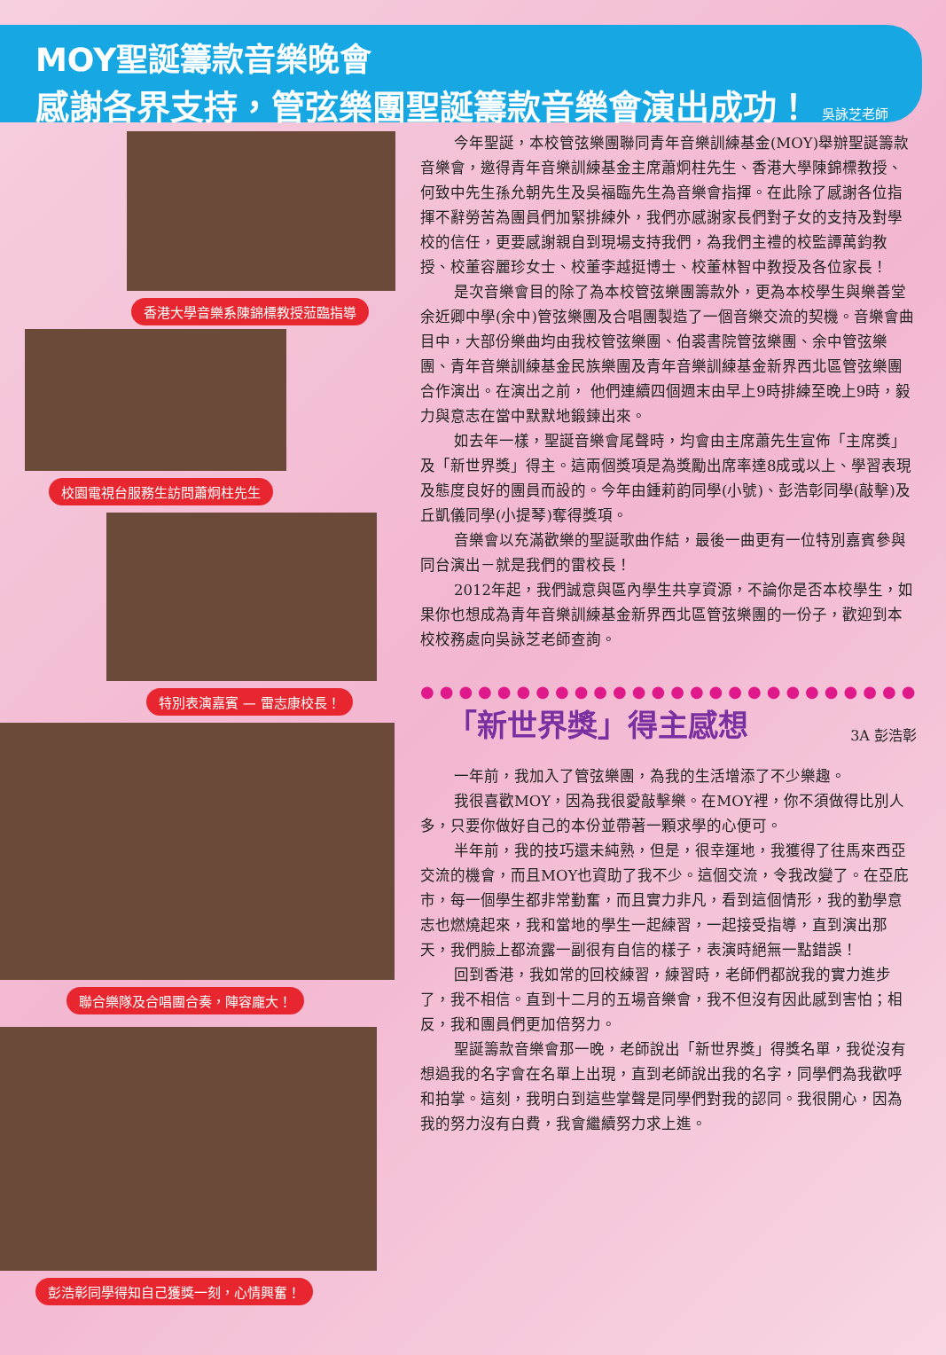MOY聖誕籌款音樂晚會
感謝各界支持，管弦樂團聖誕籌款音樂會演出成功！ 吳詠芝老師
香港大學音樂系陳錦標教授蒞臨指導 校園電視台服務生訪問蕭炯柱先生 特別表演嘉賓 — 雷志康校長！ 聯合樂隊及合唱團合奏，陣容龐大！
彭浩彰同學得知自己獲獎一刻，心情興奮！
今年聖誕，本校管弦樂團聯同青年音樂訓練基金(MOY)舉辦聖誕籌款音樂會，邀得青年音樂訓練基金主席蕭炯柱先生、香港大學陳錦標教授、何致中先生孫允朝先生及吳福臨先生為音樂會指揮。在此除了感謝各位指揮不辭勞苦為團員們加緊排練外，我們亦感謝家長們對子女的支持及對學校的信任，更要感謝親自到現場支持我們，為我們主禮的校監譚萬鈞教授、校董容麗珍女士、校董李越挺博士、校董林智中教授及各位家長！
是次音樂會目的除了為本校管弦樂團籌款外，更為本校學生與樂善堂余近卿中學(余中)管弦樂團及合唱團製造了一個音樂交流的契機。音樂會曲目中，大部份樂曲均由我校管弦樂團、伯裘書院管弦樂團、余中管弦樂團、青年音樂訓練基金民族樂團及青年音樂訓練基金新界西北區管弦樂團合作演出。在演出之前， 他們連續四個週末由早上9時排練至晚上9時，毅力與意志在當中默默地鍛鍊出來。
如去年一樣，聖誕音樂會尾聲時，均會由主席蕭先生宣佈「主席獎」及「新世界獎」得主。這兩個獎項是為獎勵出席率達8成或以上、學習表現及態度良好的團員而設的。今年由鍾莉韵同學(小號)、彭浩彰同學(敲擊)及丘凱儀同學(小提琴)奪得獎項。
音樂會以充滿歡樂的聖誕歌曲作結，最後一曲更有一位特別嘉賓參與同台演出－就是我們的雷校長！
2012年起，我們誠意與區內學生共享資源，不論你是否本校學生，如果你也想成為青年音樂訓練基金新界西北區管弦樂團的一份子，歡迎到本校校務處向吳詠芝老師查詢。
●●●●●●●●●●●●●●●●●●●●●●●●●●
「新世界獎」得主感想 3A 彭浩彰
一年前，我加入了管弦樂團，為我的生活增添了不少樂趣。
我很喜歡MOY，因為我很愛敲擊樂。在MOY裡，你不須做得比別人多，只要你做好自己的本份並帶著一顆求學的心便可。
半年前，我的技巧還未純熟，但是，很幸運地，我獲得了往馬來西亞交流的機會，而且MOY也資助了我不少。這個交流，令我改變了。在亞庇市，每一個學生都非常勤奮，而且實力非凡，看到這個情形，我的勤學意志也燃燒起來，我和當地的學生一起練習，一起接受指導，直到演出那天，我們臉上都流露一副很有自信的樣子，表演時絕無一點錯誤！
回到香港，我如常的回校練習，練習時，老師們都說我的實力進步了，我不相信。直到十二月的五場音樂會，我不但沒有因此感到害怕；相反，我和團員們更加倍努力。
聖誕籌款音樂會那一晚，老師說出「新世界獎」得獎名單，我從沒有想過我的名字會在名單上出現，直到老師說出我的名字，同學們為我歡呼和拍掌。這刻，我明白到這些掌聲是同學們對我的認同。我很開心，因為我的努力沒有白費，我會繼續努力求上進。